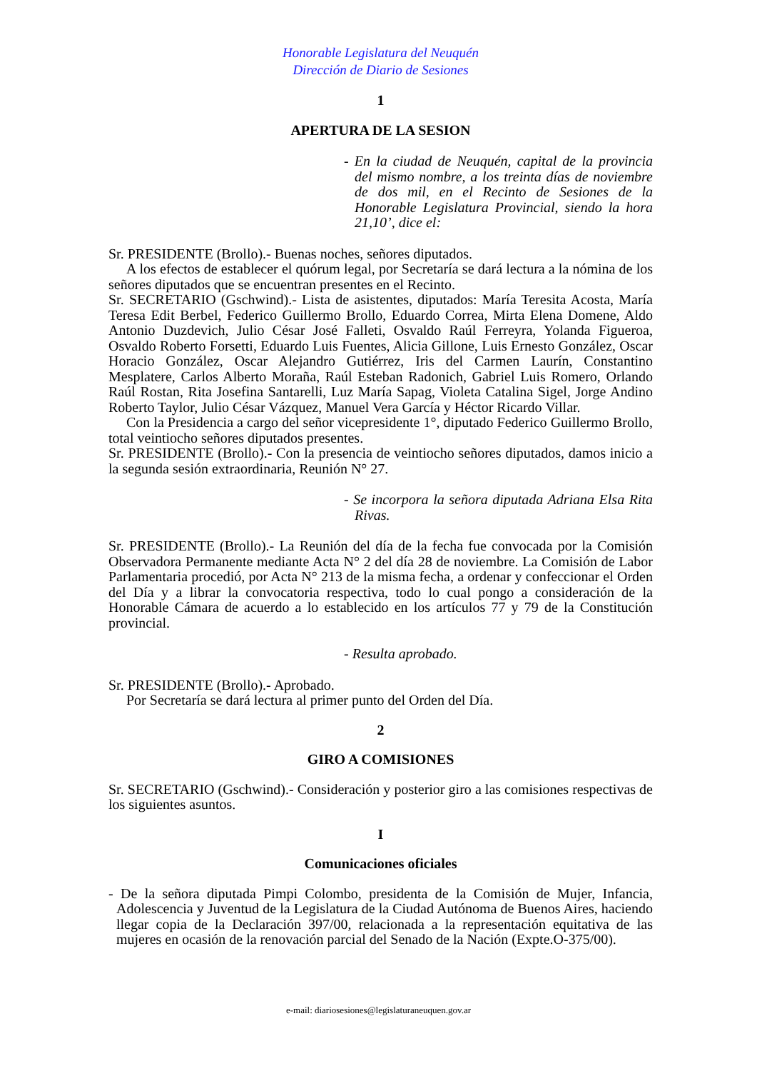Honorable Legislatura del Neuquén
Dirección de Diario de Sesiones
1
APERTURA DE LA SESION
- En la ciudad de Neuquén, capital de la provincia del mismo nombre, a los treinta días de noviembre de dos mil, en el Recinto de Sesiones de la Honorable Legislatura Provincial, siendo la hora 21,10’, dice el:
Sr. PRESIDENTE (Brollo).- Buenas noches, señores diputados.
A los efectos de establecer el quórum legal, por Secretaría se dará lectura a la nómina de los señores diputados que se encuentran presentes en el Recinto.
Sr. SECRETARIO (Gschwind).- Lista de asistentes, diputados: María Teresita Acosta, María Teresa Edit Berbel, Federico Guillermo Brollo, Eduardo Correa, Mirta Elena Domene, Aldo Antonio Duzdevich, Julio César José Falleti, Osvaldo Raúl Ferreyra, Yolanda Figueroa, Osvaldo Roberto Forsetti, Eduardo Luis Fuentes, Alicia Gillone, Luis Ernesto González, Oscar Horacio González, Oscar Alejandro Gutiérrez, Iris del Carmen Laurín, Constantino Mesplatere, Carlos Alberto Moraña, Raúl Esteban Radonich, Gabriel Luis Romero, Orlando Raúl Rostan, Rita Josefina Santarelli, Luz María Sapag, Violeta Catalina Sigel, Jorge Andino Roberto Taylor, Julio César Vázquez, Manuel Vera García y Héctor Ricardo Villar.
Con la Presidencia a cargo del señor vicepresidente 1°, diputado Federico Guillermo Brollo, total veintiocho señores diputados presentes.
Sr. PRESIDENTE (Brollo).- Con la presencia de veintiocho señores diputados, damos inicio a la segunda sesión extraordinaria, Reunión N° 27.
- Se incorpora la señora diputada Adriana Elsa Rita Rivas.
Sr. PRESIDENTE (Brollo).- La Reunión del día de la fecha fue convocada por la Comisión Observadora Permanente mediante Acta N° 2 del día 28 de noviembre. La Comisión de Labor Parlamentaria procedió, por Acta N° 213 de la misma fecha, a ordenar y confeccionar el Orden del Día y a librar la convocatoria respectiva, todo lo cual pongo a consideración de la Honorable Cámara de acuerdo a lo establecido en los artículos 77 y 79 de la Constitución provincial.
- Resulta aprobado.
Sr. PRESIDENTE (Brollo).- Aprobado.
Por Secretaría se dará lectura al primer punto del Orden del Día.
2
GIRO A COMISIONES
Sr. SECRETARIO (Gschwind).- Consideración y posterior giro a las comisiones respectivas de los siguientes asuntos.
I
Comunicaciones oficiales
- De la señora diputada Pimpi Colombo, presidenta de la Comisión de Mujer, Infancia, Adolescencia y Juventud de la Legislatura de la Ciudad Autónoma de Buenos Aires, haciendo llegar copia de la Declaración 397/00, relacionada a la representación equitativa de las mujeres en ocasión de la renovación parcial del Senado de la Nación (Expte.O-375/00).
e-mail: diariosesiones@legislaturaneuquen.gov.ar